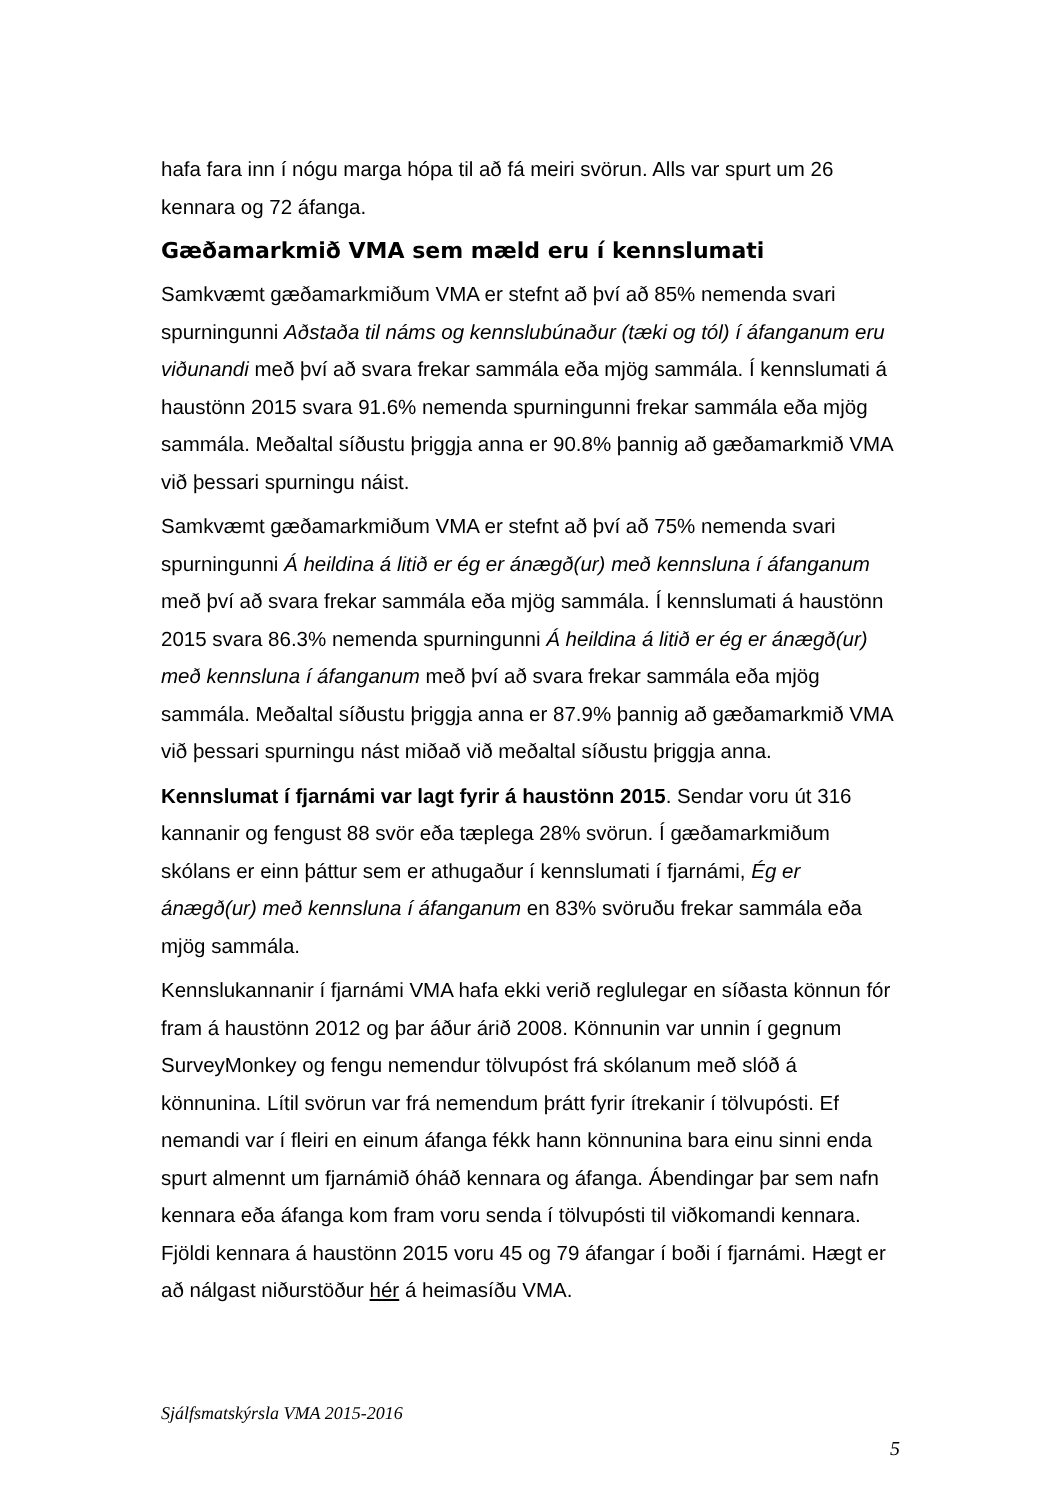hafa fara inn í nógu marga hópa til að fá meiri svörun. Alls var spurt um 26 kennara og 72 áfanga.
Gæðamarkmið VMA sem mæld eru í kennslumati
Samkvæmt gæðamarkmiðum VMA er stefnt að því að 85% nemenda svari spurningunni Aðstaða til náms og kennslubúnaður (tæki og tól) í áfanganum eru viðunandi með því að svara frekar sammála eða mjög sammála. Í kennslumati á haustönn 2015 svara 91.6% nemenda spurningunni frekar sammála eða mjög sammála. Meðaltal síðustu þriggja anna er 90.8% þannig að gæðamarkmið VMA við þessari spurningu náist.
Samkvæmt gæðamarkmiðum VMA er stefnt að því að 75% nemenda svari spurningunni Á heildina á litið er ég er ánægð(ur) með kennsluna í áfanganum með því að svara frekar sammála eða mjög sammála. Í kennslumati á haustönn 2015 svara 86.3% nemenda spurningunni Á heildina á litið er ég er ánægð(ur) með kennsluna í áfanganum með því að svara frekar sammála eða mjög sammála. Meðaltal síðustu þriggja anna er 87.9% þannig að gæðamarkmið VMA við þessari spurningu nást miðað við meðaltal síðustu þriggja anna.
Kennslumat í fjarnámi var lagt fyrir á haustönn 2015. Sendar voru út 316 kannanir og fengust 88 svör eða tæplega 28% svörun. Í gæðamarkmiðum skólans er einn þáttur sem er athugaður í kennslumati í fjarnámi, Ég er ánægð(ur) með kennsluna í áfanganum en 83% svöruðu frekar sammála eða mjög sammála.
Kennslukannanir í fjarnámi VMA hafa ekki verið reglulegar en síðasta könnun fór fram á haustönn 2012 og þar áður árið 2008. Könnunin var unnin í gegnum SurveyMonkey og fengu nemendur tölvupóst frá skólanum með slóð á könnunina. Lítil svörun var frá nemendum þrátt fyrir ítrekanir í tölvupósti. Ef nemandi var í fleiri en einum áfanga fékk hann könnunina bara einu sinni enda spurt almennt um fjarnámið óháð kennara og áfanga. Ábendingar þar sem nafn kennara eða áfanga kom fram voru senda í tölvupósti til viðkomandi kennara. Fjöldi kennara á haustönn 2015 voru 45 og 79 áfangar í boði í fjarnámi. Hægt er að nálgast niðurstöður hér á heimasíðu VMA.
Sjálfsmatskýrsla VMA 2015-2016
5